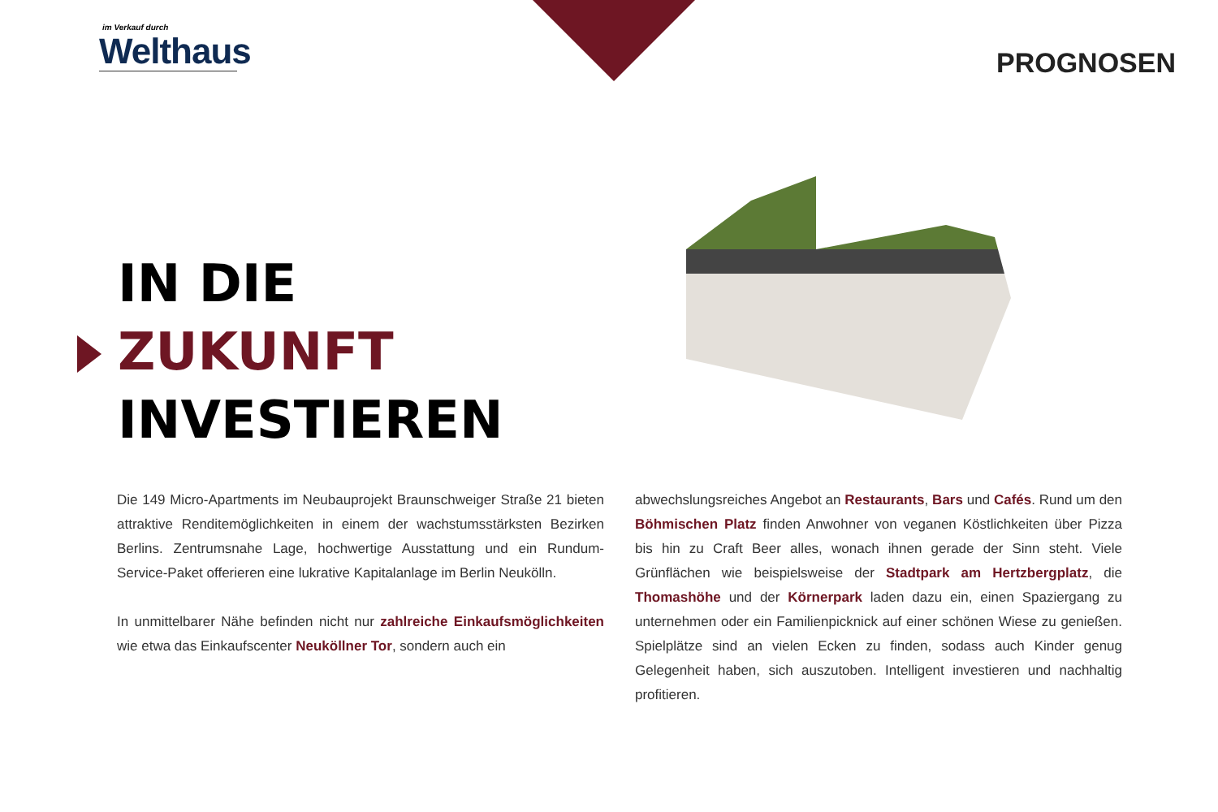im Verkauf durch
Welthaus
PROGNOSEN
IN DIE
ZUKUNFT
INVESTIEREN
Die 149 Micro-Apartments im Neubauprojekt Braunschweiger Straße 21 bieten attraktive Renditemöglichkeiten in einem der wachstumsstärksten Bezirken Berlins. Zentrumsnahe Lage, hochwertige Ausstattung und ein Rundum-Service-Paket offerieren eine lukrative Kapitalanlage im Berlin Neukölln.
In unmittelbarer Nähe befinden nicht nur zahlreiche Einkaufsmöglichkeiten wie etwa das Einkaufscenter Neuköllner Tor, sondern auch ein
abwechslungsreiches Angebot an Restaurants, Bars und Cafés. Rund um den Böhmischen Platz finden Anwohner von veganen Köstlichkeiten über Pizza bis hin zu Craft Beer alles, wonach ihnen gerade der Sinn steht. Viele Grünflächen wie beispielsweise der Stadtpark am Hertzbergplatz, die Thomashöhe und der Körnerpark laden dazu ein, einen Spaziergang zu unternehmen oder ein Familienpicknick auf einer schönen Wiese zu genießen. Spielplätze sind an vielen Ecken zu finden, sodass auch Kinder genug Gelegenheit haben, sich auszutoben. Intelligent investieren und nachhaltig profitieren.